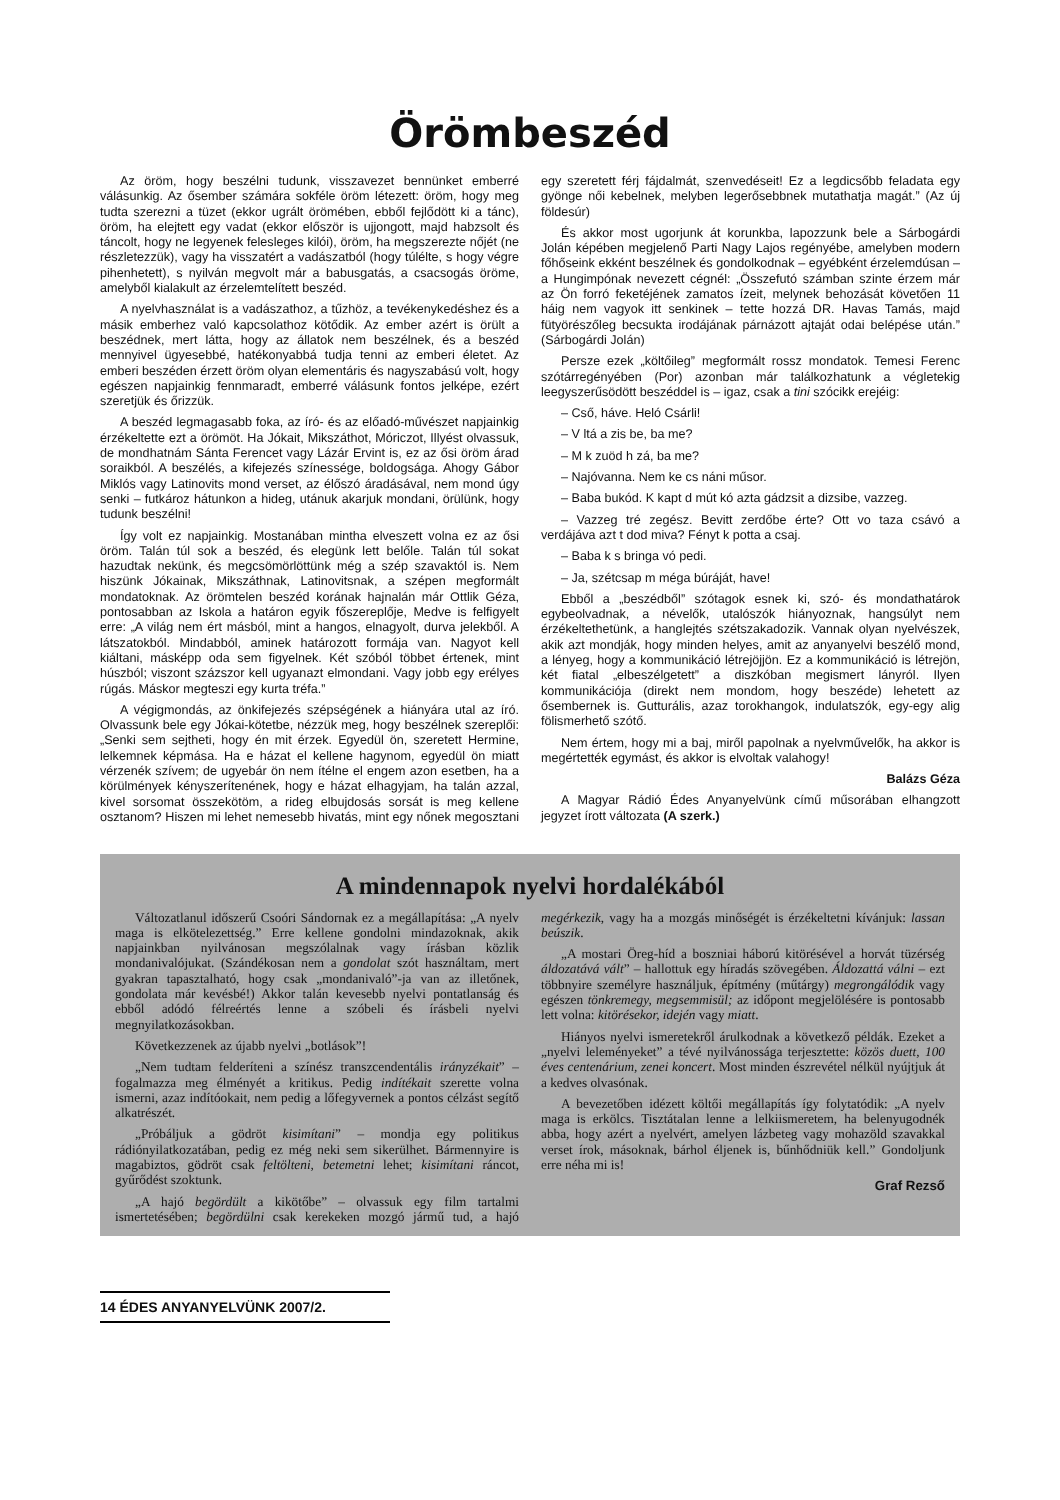Örömbeszéd
Az öröm, hogy beszélni tudunk, visszavezet bennünket emberré válásunkig. Az ősember számára sokféle öröm létezett: öröm, hogy meg tudta szerezni a tüzet (ekkor ugrált örömében, ebből fejlődött ki a tánc), öröm, ha elejtett egy vadat (ekkor először is ujjongott, majd habzsolt és táncolt, hogy ne legyenek felesleges kilói), öröm, ha megszerezte nőjét (ne részletezzük), vagy ha visszatért a vadászatból (hogy túlélte, s hogy végre pihenhetett), s nyilván megvolt már a babusgatás, a csacsogás öröme, amelyből kialakult az érzelemtelített beszéd.
A nyelvhasználat is a vadászathoz, a tűzhöz, a tevékenykedéshez és a másik emberhez való kapcsolathoz kötődik. Az ember azért is örült a beszédnek, mert látta, hogy az állatok nem beszélnek, és a beszéd mennyivel ügyesebbé, hatékonyabbá tudja tenni az emberi életet. Az emberi beszéden érzett öröm olyan elementáris és nagyszabású volt, hogy egészen napjainkig fennmaradt, emberré válásunk fontos jelképe, ezért szeretjük és őrizzük.
A beszéd legmagasabb foka, az író- és az előadó-művészet napjainkig érzékeltette ezt a örömöt. Ha Jókait, Mikszáthot, Móriczot, Illyést olvassuk, de mondhatnám Sánta Ferencet vagy Lázár Ervint is, ez az ősi öröm árad soraikból. A beszélés, a kifejezés színessége, boldogsága. Ahogy Gábor Miklós vagy Latinovits mond verset, az élőszó áradásával, nem mond úgy senki – futkároz hátunkon a hideg, utánuk akarjuk mondani, örülünk, hogy tudunk beszélni!
Így volt ez napjainkig. Mostanában mintha elveszett volna ez az ősi öröm. Talán túl sok a beszéd, és elegünk lett belőle. Talán túl sokat hazudtak nekünk, és megcsömörlöttünk még a szép szavaktól is. Nem hiszünk Jókainak, Mikszáthnak, Latinovitsnak, a szépen megformált mondatoknak. Az örömtelen beszéd korának hajnalán már Ottlik Géza, pontosabban az Iskola a határon egyik főszereplője, Medve is felfigyelt erre: „A világ nem ért másból, mint a hangos, elnagyolt, durva jelekből. A látszatokból. Mindabból, aminek határozott formája van. Nagyot kell kiáltani, másképp oda sem figyelnek. Két szóból többet értenek, mint húszból; viszont százszor kell ugyanazt elmondani. Vagy jobb egy erélyes rúgás. Máskor megteszi egy kurta tréfa.”
A végigmondás, az önkifejezés szépségének a hiányára utal az író. Olvassunk bele egy Jókai-kötetbe, nézzük meg, hogy beszélnek szereplői: „Senki sem sejtheti, hogy én mit érzek. Egyedül ön, szeretett Hermine, lelkemnek képmása. Ha e házat el kellene hagynom, egyedül ön miatt vérzenék szívem; de ugyebár ön nem ítélne el engem azon esetben, ha a körülmények kényszerítenének, hogy e házat elhagyjam, ha talán azzal, kivel sorsomat összekötöm, a rideg elbujdosás sorsát is meg kellene osztanom? Hiszen mi lehet nemesebb hivatás, mint egy nőnek megosztani egy szeretett férj fájdalmát, szenvedéseit! Ez a legdicsőbb feladata egy gyönge női kebelnek, melyben legerősebbnek mutathatja magát.” (Az új földesúr)
És akkor most ugorjunk át korunkba, lapozzunk bele a Sárbogárdi Jolán képében megjelenő Parti Nagy Lajos regényébe, amelyben modern főhőseink ekként beszélnek és gondolkodnak – egyébként érzelemdúsan – a Hungimpónak nevezett cégnél: „Összefutó számban szinte érzem már az Ön forró feketéjének zamatos ízeit, melynek behozását követően 11 háig nem vagyok itt senkinek – tette hozzá DR. Havas Tamás, majd fütyörészőleg becsukta irodájának párnázott ajtaját odai belépése után.” (Sárbogárdi Jolán)
Persze ezek „költőileg” megformált rossz mondatok. Temesi Ferenc szótárregényében (Por) azonban már találkozhatunk a végletekig leegyszerűsödött beszéddel is – igaz, csak a tini szócikk erejéig:
– Cső, háve. Heló Csárli!
– V ltá a zis be, ba me?
– M k zuöd h zá, ba me?
– Najóvanna. Nem ke cs náni műsor.
– Baba bukód. K kapt d mút kó azta gádzsit a dizsibe, vazzeg.
– Vazzeg tré zegész. Bevitt zerdőbe érte? Ott vo taza csávó a verdájáva azt t dod miva? Fényt k potta a csaj.
– Baba k s bringa vó pedi.
– Ja, szétcsap m méga búráját, have!
Ebből a „beszédből” szótagok esnek ki, szó- és mondathatárok egybeolvadnak, a névelők, utalószók hiányoznak, hangsúlyt nem érzékeltethetünk, a hanglejtés szétszakadozik. Vannak olyan nyelvészek, akik azt mondják, hogy minden helyes, amit az anyanyelvi beszélő mond, a lényeg, hogy a kommunikáció létrejöjjön. Ez a kommunikáció is létrejön, két fiatal „elbeszélgetett” a diszkóban megismert lányról. Ilyen kommunikációja (direkt nem mondom, hogy beszéde) lehetett az ősembernek is. Gutturális, azaz torokhangok, indulatszók, egy-egy alig fölismerhető szótő.
Nem értem, hogy mi a baj, miről papolnak a nyelvművelők, ha akkor is megértették egymást, és akkor is elvoltak valahogy!
Balázs Géza
A Magyar Rádió Édes Anyanyelvünk című műsorában elhangzott jegyzet írott változata (A szerk.)
A mindennapok nyelvi hordalékából
Változatlanul időszerű Csoóri Sándornak ez a megállapítása: „A nyelv maga is elkötelezettség.” Erre kellene gondolni mindazoknak, akik napjainkban nyilvánosan megszólalnak vagy írásban közlik mondanivalójukat. (Szándékosan nem a gondolat szót használtam, mert gyakran tapasztalható, hogy csak „mondanivaló”-ja van az illetőnek, gondolata már kevésbé!) Akkor talán kevesebb nyelvi pontatlanság és ebből adódó félreértés lenne a szóbeli és írásbeli nyelvi megnyilatkozásokban.
Következzenek az újabb nyelvi „botlások”!
„Nem tudtam felderíteni a színész transzcendentális irányzékait” – fogalmazza meg élményét a kritikus. Pedig indítékait szerette volna ismerni, azaz indítóokait, nem pedig a lőfegyvernek a pontos célzást segítő alkatrészét.
„Próbáljuk a gödröt kisimítani” – mondja egy politikus rádiónyilatkozatában, pedig ez még neki sem sikerülhet. Bármennyire is magabiztos, gödröt csak feltölteni, betemetni lehet; kisimítani ráncot, gyűrődést szoktunk.
„A hajó begördült a kikötőbe” – olvassuk egy film tartalmi ismertetésében; begördülni csak kerekeken mozgó jármű tud, a hajó megérkezik, vagy ha a mozgás minőségét is érzékeltetni kívánjuk: lassan beúszik.
„A mostari Öreg-híd a boszniai háború kitörésével a horvát tüzérség áldozatává vált” – hallottuk egy híradás szövegében. Áldozattá válni – ezt többnyire személyre használjuk, építmény (műtárgy) megrongálódik vagy egészen tönkremegy, megsemmisül; az időpont megjelölésére is pontosabb lett volna: kitörésekor, idején vagy miatt.
Hiányos nyelvi ismeretekről árulkodnak a következő példák. Ezeket a „nyelvi leleményeket” a tévé nyilvánossága terjesztette: közös duett, 100 éves centenárium, zenei koncert. Most minden észrevétel nélkül nyújtjuk át a kedves olvasónak.
A bevezetőben idézett költői megállapítás így folytatódik: „A nyelv maga is erkölcs. Tisztátalan lenne a lelkiismeretem, ha belenyugodnék abba, hogy azért a nyelvért, amelyen lázbeteg vagy mohazöld szavakkal verset írok, másoknak, bárhol éljenek is, bűnhődniük kell.” Gondoljunk erre néha mi is!
Graf Rezső
14 ÉDES ANYANYELVÜNK 2007/2.